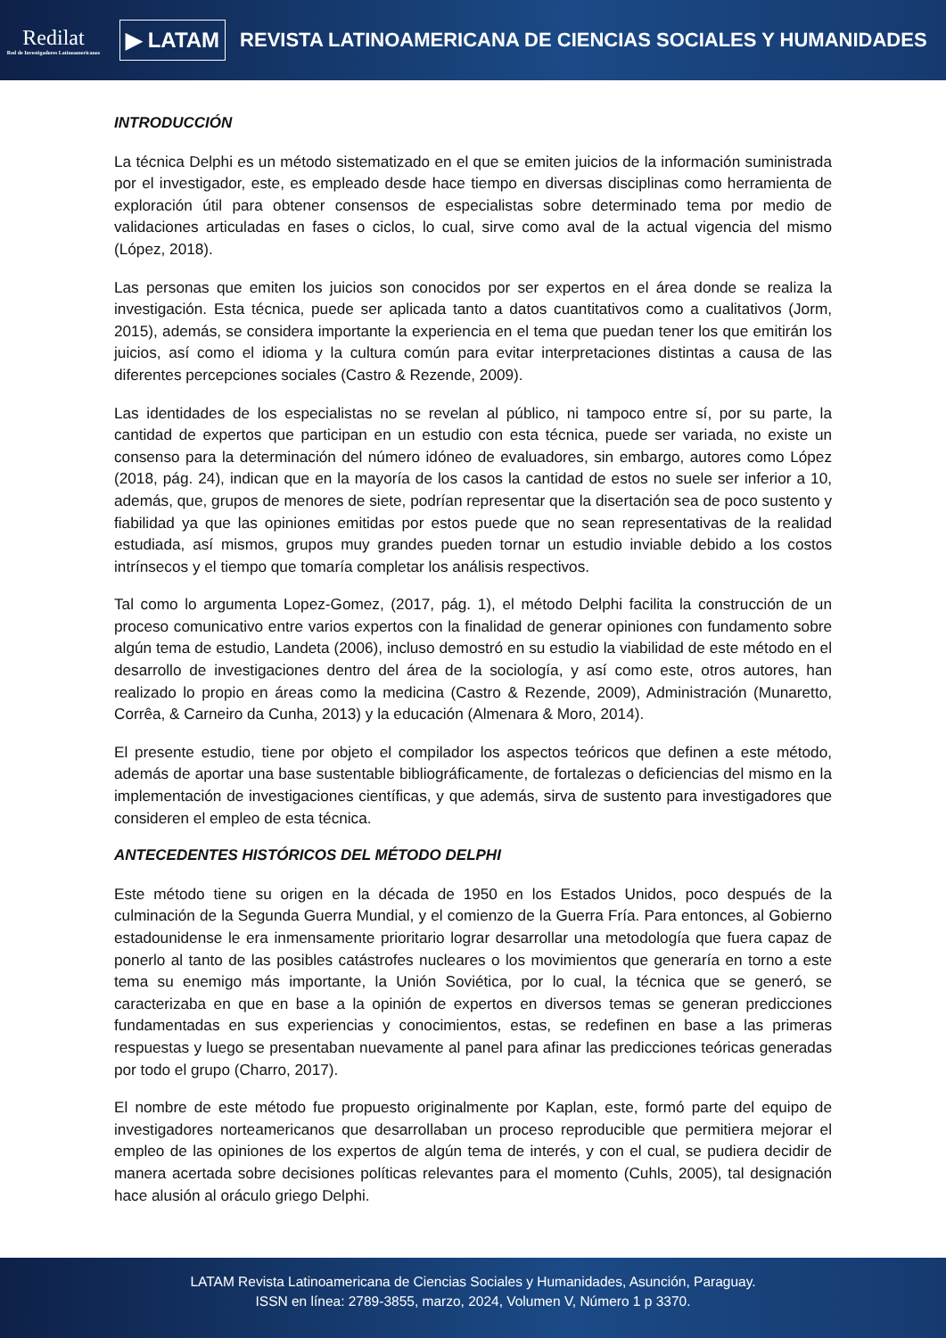Redilat
Red de Investigadores Latinoamericanos
▶ LATAM
REVISTA LATINOAMERICANA DE CIENCIAS SOCIALES Y HUMANIDADES
INTRODUCCIÓN
La técnica Delphi es un método sistematizado en el que se emiten juicios de la información suministrada por el investigador, este, es empleado desde hace tiempo en diversas disciplinas como herramienta de exploración útil para obtener consensos de especialistas sobre determinado tema por medio de validaciones articuladas en fases o ciclos, lo cual, sirve como aval de la actual vigencia del mismo (López, 2018).
Las personas que emiten los juicios son conocidos por ser expertos en el área donde se realiza la investigación. Esta técnica, puede ser aplicada tanto a datos cuantitativos como a cualitativos (Jorm, 2015), además, se considera importante la experiencia en el tema que puedan tener los que emitirán los juicios, así como el idioma y la cultura común para evitar interpretaciones distintas a causa de las diferentes percepciones sociales (Castro & Rezende, 2009).
Las identidades de los especialistas no se revelan al público, ni tampoco entre sí, por su parte, la cantidad de expertos que participan en un estudio con esta técnica, puede ser variada, no existe un consenso para la determinación del número idóneo de evaluadores, sin embargo, autores como López (2018, pág. 24), indican que en la mayoría de los casos la cantidad de estos no suele ser inferior a 10, además, que, grupos de menores de siete, podrían representar que la disertación sea de poco sustento y fiabilidad ya que las opiniones emitidas por estos puede que no sean representativas de la realidad estudiada, así mismos, grupos muy grandes pueden tornar un estudio inviable debido a los costos intrínsecos y el tiempo que tomaría completar los análisis respectivos.
Tal como lo argumenta Lopez-Gomez, (2017, pág. 1), el método Delphi facilita la construcción de un proceso comunicativo entre varios expertos con la finalidad de generar opiniones con fundamento sobre algún tema de estudio, Landeta (2006), incluso demostró en su estudio la viabilidad de este método en el desarrollo de investigaciones dentro del área de la sociología, y así como este, otros autores, han realizado lo propio en áreas como la medicina (Castro & Rezende, 2009), Administración (Munaretto, Corrêa, & Carneiro da Cunha, 2013) y la educación (Almenara & Moro, 2014).
El presente estudio, tiene por objeto el compilador los aspectos teóricos que definen a este método, además de aportar una base sustentable bibliográficamente, de fortalezas o deficiencias del mismo en la implementación de investigaciones científicas, y que además, sirva de sustento para investigadores que consideren el empleo de esta técnica.
ANTECEDENTES HISTÓRICOS DEL MÉTODO DELPHI
Este método tiene su origen en la década de 1950 en los Estados Unidos, poco después de la culminación de la Segunda Guerra Mundial, y el comienzo de la Guerra Fría. Para entonces, al Gobierno estadounidense le era inmensamente prioritario lograr desarrollar una metodología que fuera capaz de ponerlo al tanto de las posibles catástrofes nucleares o los movimientos que generaría en torno a este tema su enemigo más importante, la Unión Soviética, por lo cual, la técnica que se generó, se caracterizaba en que en base a la opinión de expertos en diversos temas se generan predicciones fundamentadas en sus experiencias y conocimientos, estas, se redefinen en base a las primeras respuestas y luego se presentaban nuevamente al panel para afinar las predicciones teóricas generadas por todo el grupo (Charro, 2017).
El nombre de este método fue propuesto originalmente por Kaplan, este, formó parte del equipo de investigadores norteamericanos que desarrollaban un proceso reproducible que permitiera mejorar el empleo de las opiniones de los expertos de algún tema de interés, y con el cual, se pudiera decidir de manera acertada sobre decisiones políticas relevantes para el momento (Cuhls, 2005), tal designación hace alusión al oráculo griego Delphi.
LATAM Revista Latinoamericana de Ciencias Sociales y Humanidades, Asunción, Paraguay.
ISSN en línea: 2789-3855, marzo, 2024, Volumen V, Número 1 p 3370.